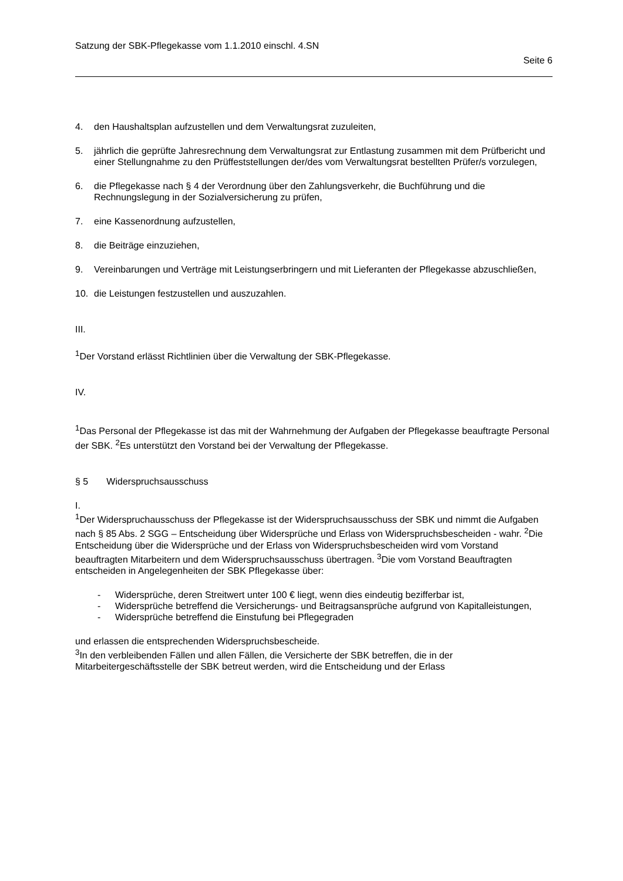Satzung der SBK-Pflegekasse vom 1.1.2010 einschl. 4.SN
Seite 6
4. den Haushaltsplan aufzustellen und dem Verwaltungsrat zuzuleiten,
5. jährlich die geprüfte Jahresrechnung dem Verwaltungsrat zur Entlastung zusammen mit dem Prüfbericht und einer Stellungnahme zu den Prüffeststellungen der/des vom Verwaltungsrat bestellten Prüfer/s vorzulegen,
6. die Pflegekasse nach § 4 der Verordnung über den Zahlungsverkehr, die Buchführung und die Rechnungslegung in der Sozialversicherung zu prüfen,
7. eine Kassenordnung aufzustellen,
8. die Beiträge einzuziehen,
9. Vereinbarungen und Verträge mit Leistungserbringern und mit Lieferanten der Pflegekasse abzuschließen,
10. die Leistungen festzustellen und auszuzahlen.
III.
<sup>1</sup> Der Vorstand erlässt Richtlinien über die Verwaltung der SBK-Pflegekasse.
IV.
<sup>1</sup> Das Personal der Pflegekasse ist das mit der Wahrnehmung der Aufgaben der Pflegekasse beauftragte Personal der SBK. <sup>2</sup>Es unterstützt den Vorstand bei der Verwaltung der Pflegekasse.
§ 5 Widerspruchsausschuss
I.
<sup>1</sup> Der Widerspruchausschuss der Pflegekasse ist der Widerspruchsausschuss der SBK und nimmt die Aufgaben nach § 85 Abs. 2 SGG – Entscheidung über Widersprüche und Erlass von Widerspruchsbescheiden - wahr. <sup>2</sup>Die Entscheidung über die Widersprüche und der Erlass von Widerspruchsbescheiden wird vom Vorstand beauftragten Mitarbeitern und dem Widerspruchsausschuss übertragen. <sup>3</sup>Die vom Vorstand Beauftragten entscheiden in Angelegenheiten der SBK Pflegekasse über:
- Widersprüche, deren Streitwert unter 100 € liegt, wenn dies eindeutig bezifferbar ist,
- Widersprüche betreffend die Versicherungs- und Beitragsansprüche aufgrund von Kapitalleistungen,
- Widersprüche betreffend die Einstufung bei Pflegegraden
und erlassen die entsprechenden Widerspruchsbescheide.
<sup>3</sup> In den verbleibenden Fällen und allen Fällen, die Versicherte der SBK betreffen, die in der Mitarbeitergeschäftsstelle der SBK betreut werden, wird die Entscheidung und der Erlass